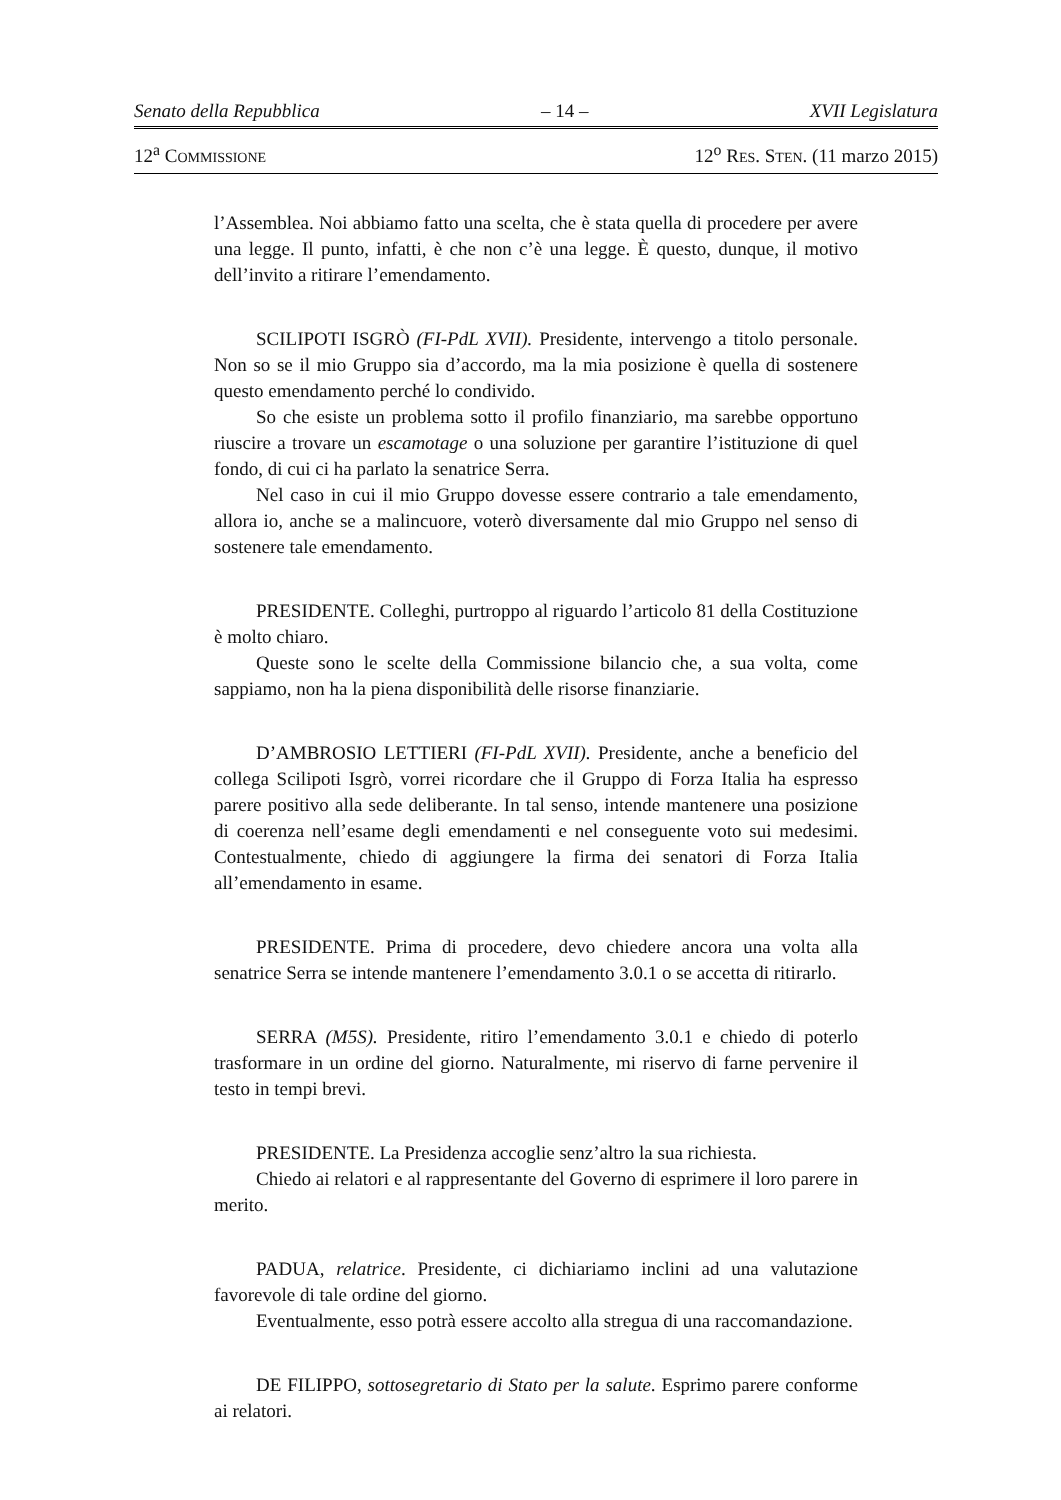Senato della Repubblica – 14 – XVII Legislatura
12<sup>a</sup> COMMISSIONE 12<sup>o</sup> RES. STEN. (11 marzo 2015)
l’Assemblea. Noi abbiamo fatto una scelta, che è stata quella di procedere per avere una legge. Il punto, infatti, è che non c’è una legge. È questo, dunque, il motivo dell’invito a ritirare l’emendamento.
SCILIPOTI ISGRÒ (FI-PdL XVII). Presidente, intervengo a titolo personale. Non so se il mio Gruppo sia d’accordo, ma la mia posizione è quella di sostenere questo emendamento perché lo condivido.
So che esiste un problema sotto il profilo finanziario, ma sarebbe opportuno riuscire a trovare un escamotage o una soluzione per garantire l’istituzione di quel fondo, di cui ci ha parlato la senatrice Serra.
Nel caso in cui il mio Gruppo dovesse essere contrario a tale emendamento, allora io, anche se a malincuore, voterò diversamente dal mio Gruppo nel senso di sostenere tale emendamento.
PRESIDENTE. Colleghi, purtroppo al riguardo l’articolo 81 della Costituzione è molto chiaro.
Queste sono le scelte della Commissione bilancio che, a sua volta, come sappiamo, non ha la piena disponibilità delle risorse finanziarie.
D’AMBROSIO LETTIERI (FI-PdL XVII). Presidente, anche a beneficio del collega Scilipoti Isgrò, vorrei ricordare che il Gruppo di Forza Italia ha espresso parere positivo alla sede deliberante. In tal senso, intende mantenere una posizione di coerenza nell’esame degli emendamenti e nel conseguente voto sui medesimi. Contestualmente, chiedo di aggiungere la firma dei senatori di Forza Italia all’emendamento in esame.
PRESIDENTE. Prima di procedere, devo chiedere ancora una volta alla senatrice Serra se intende mantenere l’emendamento 3.0.1 o se accetta di ritirarlo.
SERRA (M5S). Presidente, ritiro l’emendamento 3.0.1 e chiedo di poterlo trasformare in un ordine del giorno. Naturalmente, mi riservo di farne pervenire il testo in tempi brevi.
PRESIDENTE. La Presidenza accoglie senz’altro la sua richiesta.
Chiedo ai relatori e al rappresentante del Governo di esprimere il loro parere in merito.
PADUA, relatrice. Presidente, ci dichiariamo inclini ad una valutazione favorevole di tale ordine del giorno.
Eventualmente, esso potrà essere accolto alla stregua di una raccomandazione.
DE FILIPPO, sottosegretario di Stato per la salute. Esprimo parere conforme ai relatori.